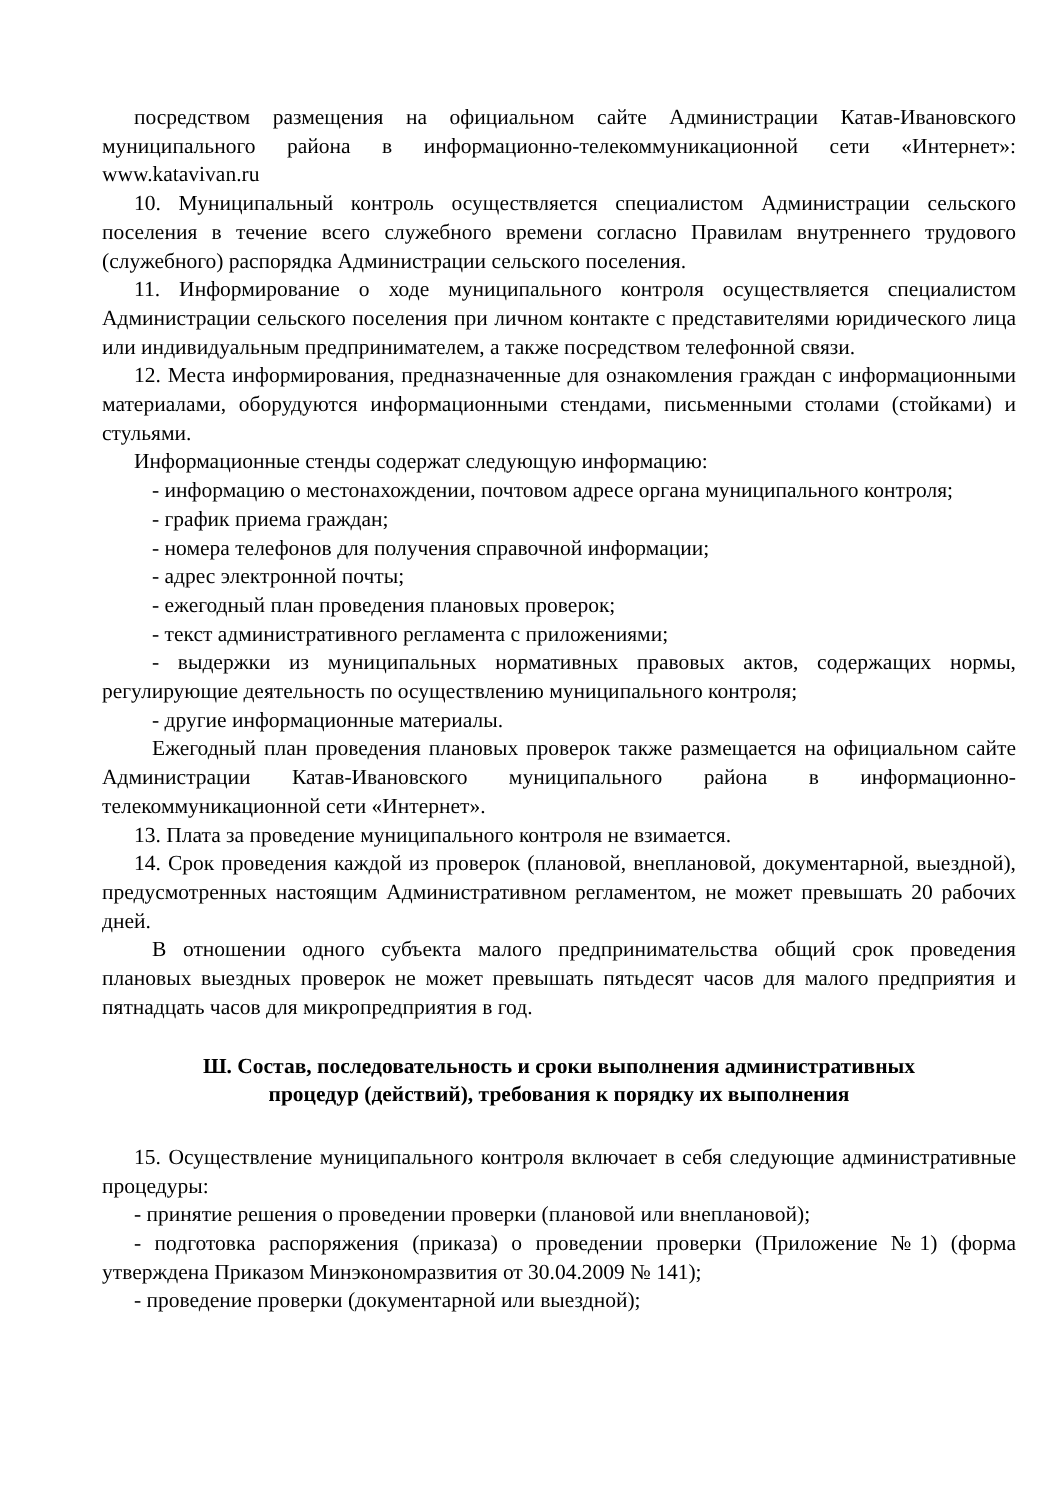посредством размещения на официальном сайте Администрации Катав-Ивановского муниципального района в информационно-телекоммуникационной сети «Интернет»: www.katavivan.ru
10. Муниципальный контроль осуществляется специалистом Администрации сельского поселения в течение всего служебного времени согласно Правилам внутреннего трудового (служебного) распорядка Администрации сельского поселения.
11. Информирование о ходе муниципального контроля осуществляется специалистом Администрации сельского поселения при личном контакте с представителями юридического лица или индивидуальным предпринимателем, а также посредством телефонной связи.
12. Места информирования, предназначенные для ознакомления граждан с информационными материалами, оборудуются информационными стендами, письменными столами (стойками) и стульями.
Информационные стенды содержат следующую информацию:
- информацию о местонахождении, почтовом адресе органа муниципального контроля;
- график приема граждан;
- номера телефонов для получения справочной информации;
- адрес электронной почты;
- ежегодный план проведения плановых проверок;
- текст административного регламента с приложениями;
- выдержки из муниципальных нормативных правовых актов, содержащих нормы, регулирующие деятельность по осуществлению муниципального контроля;
- другие информационные материалы.
Ежегодный план проведения плановых проверок также размещается на официальном сайте Администрации Катав-Ивановского муниципального района в информационно-телекоммуникационной сети «Интернет».
13. Плата за проведение муниципального контроля не взимается.
14. Срок проведения каждой из проверок (плановой, внеплановой, документарной, выездной), предусмотренных настоящим Административном регламентом, не может превышать 20 рабочих дней.
В отношении одного субъекта малого предпринимательства общий срок проведения плановых выездных проверок не может превышать пятьдесят часов для малого предприятия и пятнадцать часов для микропредприятия в год.
Ш. Состав, последовательность и сроки выполнения административных
процедур (действий), требования к порядку их выполнения
15. Осуществление муниципального контроля включает в себя следующие административные процедуры:
- принятие решения о проведении проверки (плановой или внеплановой);
- подготовка распоряжения (приказа) о проведении проверки (Приложение №1) (форма утверждена Приказом Минэкономразвития от 30.04.2009 № 141);
- проведение проверки (документарной или выездной);